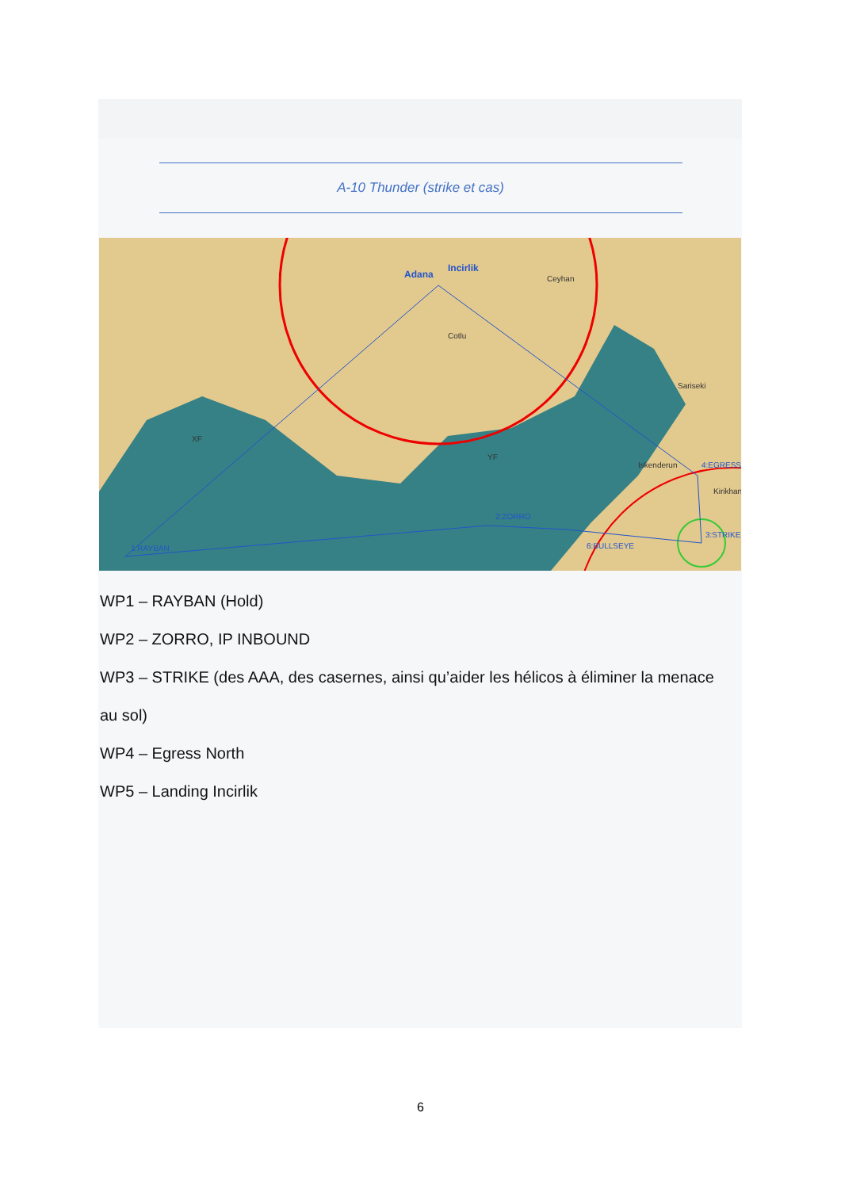A-10 Thunder (strike et cas)
1:RAYBAN
2:ZORRO
3:STRIKE
4:EGRESS
6:BULLSEYE
Adana
Incirlik
Ceyhan
Cotlu
Sariseki
Iskenderun
Kirikhan
XF
YF
WP1 – RAYBAN (Hold)
WP2 – ZORRO, IP INBOUND
WP3 – STRIKE (des AAA, des casernes, ainsi qu’aider les hélicos à éliminer la menace au sol)
WP4 – Egress North
WP5 – Landing Incirlik
6